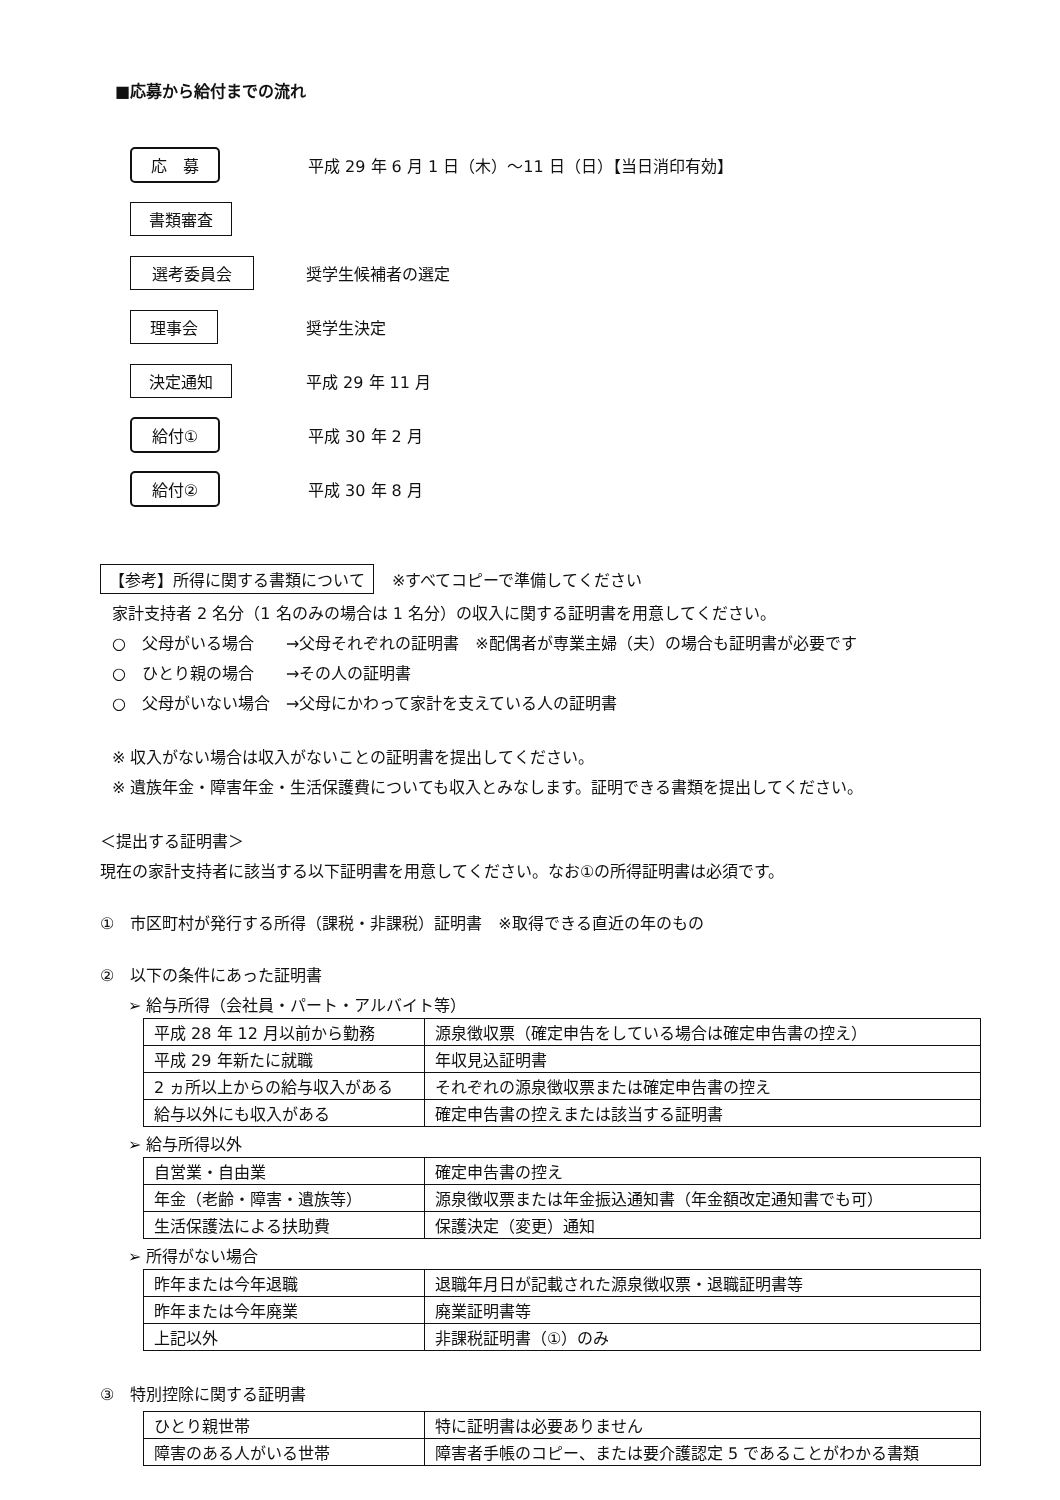■応募から給付までの流れ
応　募
平成 29 年 6 月 1 日（木）～11 日（日）【当日消印有効】
書類審査
選考委員会
奨学生候補者の選定
理事会
奨学生決定
決定通知
平成 29 年 11 月
給付①
平成 30 年 2 月
給付②
平成 30 年 8 月
【参考】所得に関する書類について ※すべてコピーで準備してください
家計支持者 2 名分（1 名のみの場合は 1 名分）の収入に関する証明書を用意してください。
○　父母がいる場合　　→父母それぞれの証明書　※配偶者が専業主婦（夫）の場合も証明書が必要です
○　ひとり親の場合　　→その人の証明書
○　父母がいない場合　→父母にかわって家計を支えている人の証明書
※ 収入がない場合は収入がないことの証明書を提出してください。
※ 遺族年金・障害年金・生活保護費についても収入とみなします。証明できる書類を提出してください。
＜提出する証明書＞
現在の家計支持者に該当する以下証明書を用意してください。なお①の所得証明書は必須です。
①　市区町村が発行する所得（課税・非課税）証明書　※取得できる直近の年のもの
②　以下の条件にあった証明書
➢ 給与所得（会社員・パート・アルバイト等）
| 平成 28 年 12 月以前から勤務 | 源泉徴収票（確定申告をしている場合は確定申告書の控え） |
| 平成 29 年新たに就職 | 年収見込証明書 |
| 2 ヵ所以上からの給与収入がある | それぞれの源泉徴収票または確定申告書の控え |
| 給与以外にも収入がある | 確定申告書の控えまたは該当する証明書 |
➢ 給与所得以外
| 自営業・自由業 | 確定申告書の控え |
| 年金（老齢・障害・遺族等） | 源泉徴収票または年金振込通知書（年金額改定通知書でも可） |
| 生活保護法による扶助費 | 保護決定（変更）通知 |
➢ 所得がない場合
| 昨年または今年退職 | 退職年月日が記載された源泉徴収票・退職証明書等 |
| 昨年または今年廃業 | 廃業証明書等 |
| 上記以外 | 非課税証明書（①）のみ |
③　特別控除に関する証明書
| ひとり親世帯 | 特に証明書は必要ありません |
| 障害のある人がいる世帯 | 障害者手帳のコピー、または要介護認定 5 であることがわかる書類 |